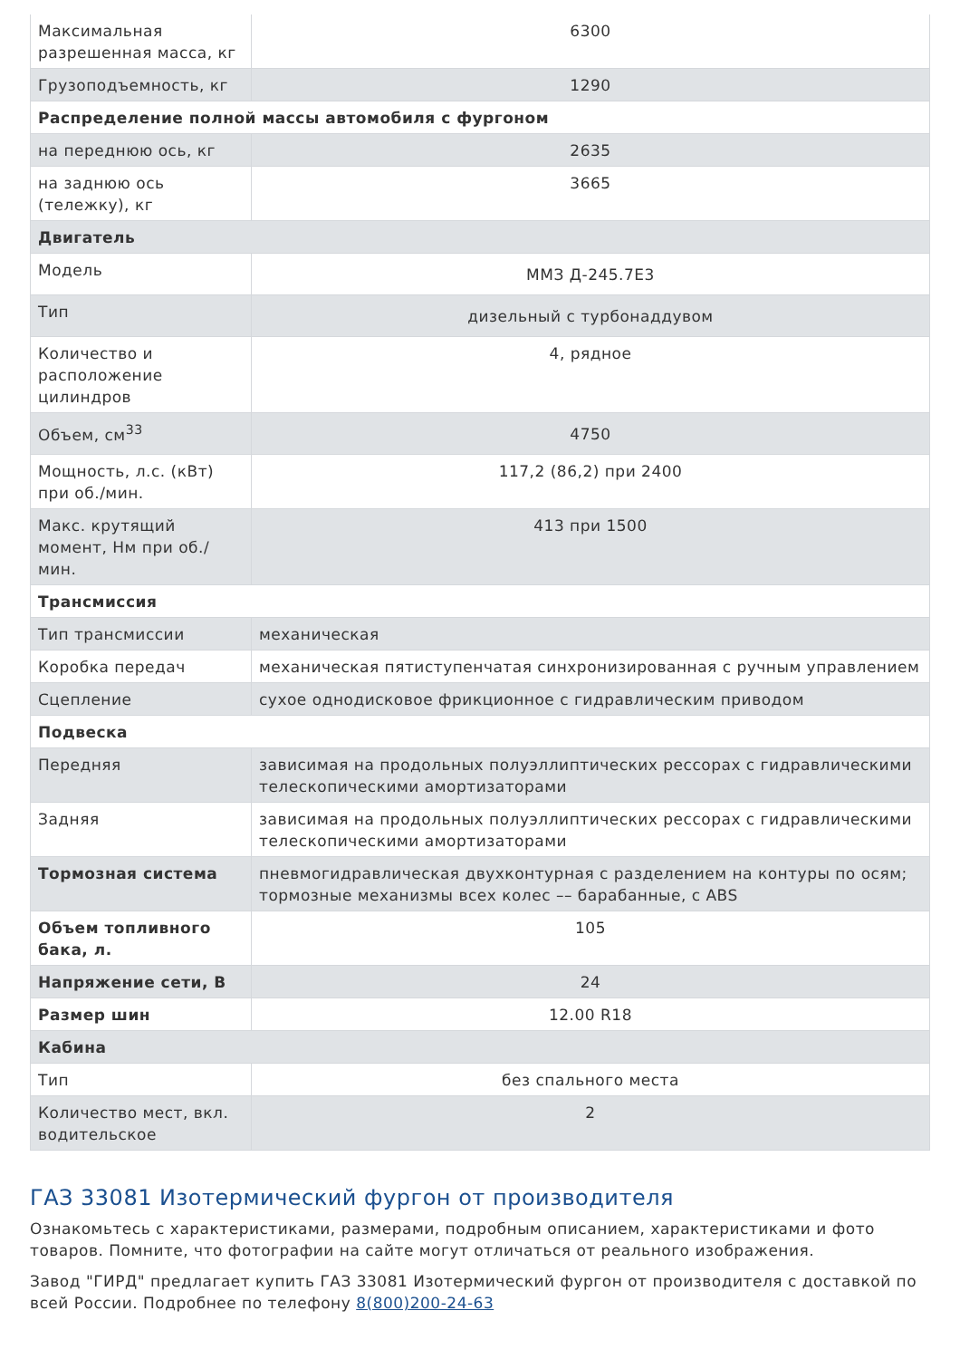| Максимальная разрешенная масса, кг | 6300 |
| Грузоподъемность, кг | 1290 |
| Распределение полной массы автомобиля с фургоном | |
| на переднюю ось, кг | 2635 |
| на заднюю ось (тележку), кг | 3665 |
| Двигатель | |
| Модель | ММЗ Д-245.7Е3 |
| Тип | дизельный с турбонаддувом |
| Количество и расположение цилиндров | 4, рядное |
| Объем, см<sup>33</sup> | 4750 |
| Мощность, л.с. (кВт) при об./мин. | 117,2 (86,2) при 2400 |
| Макс. крутящий момент, Нм при об./мин. | 413 при 1500 |
| Трансмиссия | |
| Тип трансмиссии | механическая |
| Коробка передач | механическая пятиступенчатая синхронизированная с ручным управлением |
| Сцепление | сухое однодисковое фрикционное с гидравлическим приводом |
| Подвеска | |
| Передняя | зависимая на продольных полуэллиптических рессорах с гидравлическими телескопическими амортизаторами |
| Задняя | зависимая на продольных полуэллиптических рессорах с гидравлическими телескопическими амортизаторами |
| Тормозная система | пневмогидравлическая двухконтурная с разделением на контуры по осям; тормозные механизмы всех колес –– барабанные, с ABS |
| Объем топливного бака, л. | 105 |
| Напряжение сети, В | 24 |
| Размер шин | 12.00 R18 |
| Кабина | |
| Тип | без спального места |
| Количество мест, вкл. водительское | 2 |
ГАЗ 33081 Изотермический фургон от производителя
Ознакомьтесь с характеристиками, размерами, подробным описанием, характеристиками и фото товаров. Помните, что фотографии на сайте могут отличаться от реального изображения.
Завод "ГИРД" предлагает купить ГАЗ 33081 Изотермический фургон от производителя с доставкой по всей России. Подробнее по телефону 8(800)200-24-63